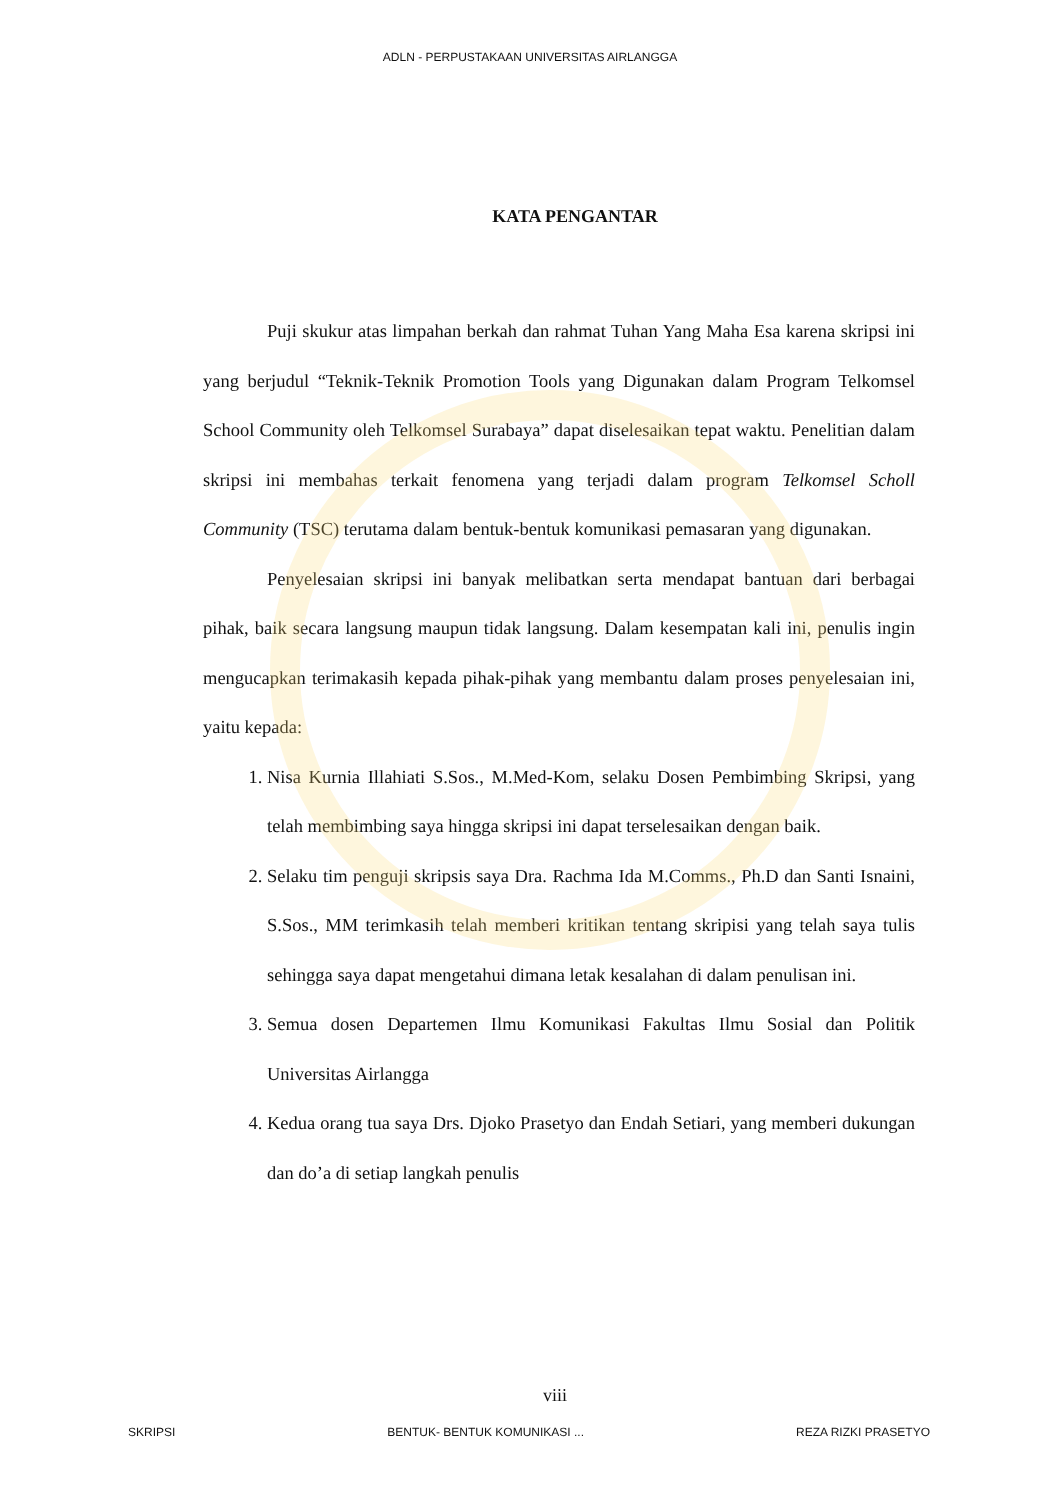ADLN - PERPUSTAKAAN UNIVERSITAS AIRLANGGA
KATA PENGANTAR
Puji skukur atas limpahan berkah dan rahmat Tuhan Yang Maha Esa karena skripsi ini yang berjudul “Teknik-Teknik Promotion Tools yang Digunakan dalam Program Telkomsel School Community oleh Telkomsel Surabaya” dapat diselesaikan tepat waktu. Penelitian dalam skripsi ini membahas terkait fenomena yang terjadi dalam program Telkomsel Scholl Community (TSC) terutama dalam bentuk-bentuk komunikasi pemasaran yang digunakan.
Penyelesaian skripsi ini banyak melibatkan serta mendapat bantuan dari berbagai pihak, baik secara langsung maupun tidak langsung. Dalam kesempatan kali ini, penulis ingin mengucapkan terimakasih kepada pihak-pihak yang membantu dalam proses penyelesaian ini, yaitu kepada:
1. Nisa Kurnia Illahiati S.Sos., M.Med-Kom, selaku Dosen Pembimbing Skripsi, yang telah membimbing saya hingga skripsi ini dapat terselesaikan dengan baik.
2. Selaku tim penguji skripsis saya Dra. Rachma Ida M.Comms., Ph.D dan Santi Isnaini, S.Sos., MM terimkasih telah memberi kritikan tentang skripisi yang telah saya tulis sehingga saya dapat mengetahui dimana letak kesalahan di dalam penulisan ini.
3. Semua dosen Departemen Ilmu Komunikasi Fakultas Ilmu Sosial dan Politik Universitas Airlangga
4. Kedua orang tua saya Drs. Djoko Prasetyo dan Endah Setiari, yang memberi dukungan dan do’a di setiap langkah penulis
viii
SKRIPSI BENTUK- BENTUK KOMUNIKASI ... REZA RIZKI PRASETYO